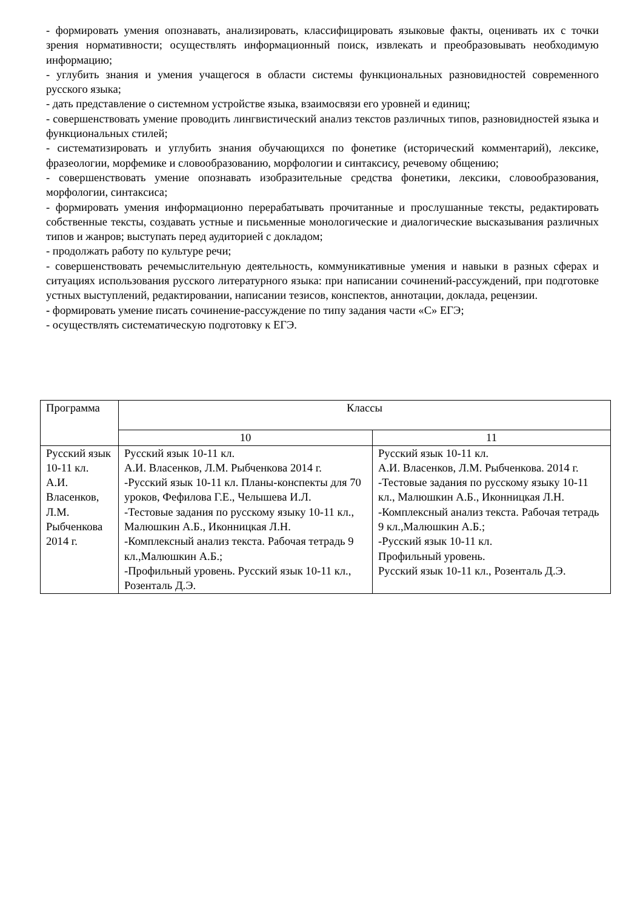- формировать умения опознавать, анализировать, классифицировать языковые факты, оценивать их с точки зрения нормативности; осуществлять информационный поиск, извлекать и преобразовывать необходимую информацию;
- углубить знания и умения учащегося в области системы функциональных разновидностей современного русского языка;
- дать представление о системном устройстве языка, взаимосвязи его уровней и единиц;
- совершенствовать умение проводить лингвистический анализ текстов различных типов, разновидностей языка и функциональных стилей;
- систематизировать и углубить знания обучающихся по фонетике (исторический комментарий), лексике, фразеологии, морфемике и словообразованию, морфологии и синтаксису, речевому общению;
- совершенствовать умение опознавать изобразительные средства фонетики, лексики, словообразования, морфологии, синтаксиса;
- формировать умения информационно перерабатывать прочитанные и прослушанные тексты, редактировать собственные тексты, создавать устные и письменные монологические и диалогические высказывания различных типов и жанров; выступать перед аудиторией с докладом;
- продолжать работу по культуре речи;
- совершенствовать речемыслительную деятельность, коммуникативные умения и навыки в разных сферах и ситуациях использования русского литературного языка: при написании сочинений-рассуждений, при подготовке устных выступлений, редактировании, написании тезисов, конспектов, аннотации, доклада, рецензии.
- формировать умение писать сочинение-рассуждение по типу задания части «С» ЕГЭ;
- осуществлять систематическую подготовку к ЕГЭ.
| Программа | Классы | |
| --- | --- | --- |
| | 10 | 11 |
| Русский язык 10-11 кл. А.И. Власенков, Л.М. Рыбченкова 2014 г. | Русский язык 10-11 кл. А.И. Власенков, Л.М. Рыбченкова 2014 г. -Русский язык 10-11 кл. Планы-конспекты для 70 уроков, Фефилова Г.Е., Челышева И.Л. -Тестовые задания по русскому языку 10-11 кл., Малюшкин А.Б., Иконницкая Л.Н. -Комплексный анализ текста. Рабочая тетрадь 9 кл.,Малюшкин А.Б.; -Профильный уровень. Русский язык 10-11 кл., Розенталь Д.Э. | Русский язык 10-11 кл. А.И. Власенков, Л.М. Рыбченкова. 2014 г. -Тестовые задания по русскому языку 10-11 кл., Малюшкин А.Б., Иконницкая Л.Н. -Комплексный анализ текста. Рабочая тетрадь 9 кл.,Малюшкин А.Б.; -Русский язык 10-11 кл. Профильный уровень. Русский язык 10-11 кл., Розенталь Д.Э. |